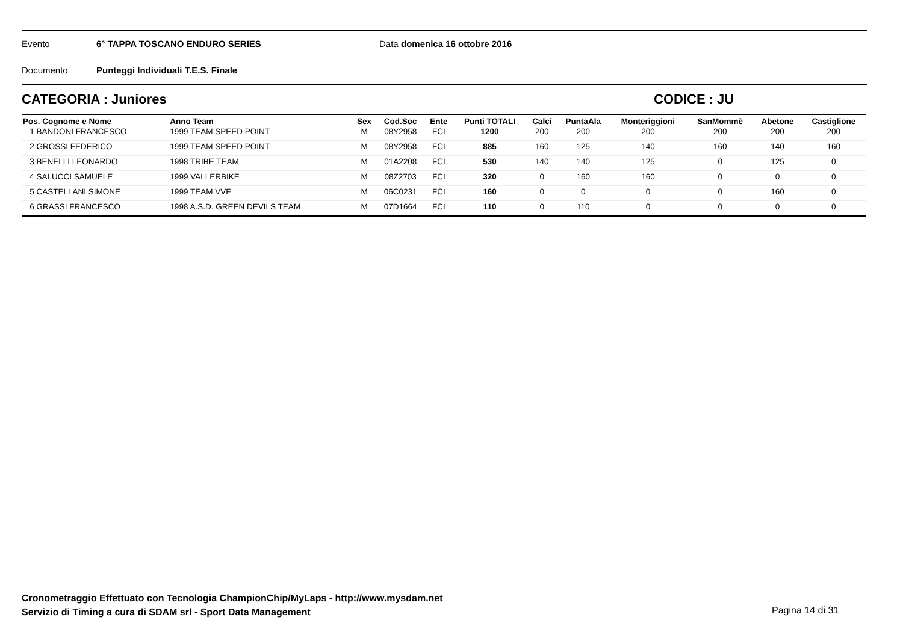Evento 6° TAPPA TOSCANO ENDURO SERIES Data domenica 16 ottobre 2016
Documento Punteggi Individuali T.E.S. Finale
CATEGORIA : Juniores CODICE : JU
| Pos. Cognome e Nome | Anno Team | Sex | Cod.Soc | Ente | Punti TOTALI | Calci | PuntaAla | Monteriggioni | SanMommè | Abetone | Castiglione |
| --- | --- | --- | --- | --- | --- | --- | --- | --- | --- | --- | --- |
| 1 BANDONI FRANCESCO | 1999 TEAM SPEED POINT | M | 08Y2958 | FCI | 1200 | 200 | 200 | 200 | 200 | 200 | 200 |
| 2 GROSSI FEDERICO | 1999 TEAM SPEED POINT | M | 08Y2958 | FCI | 885 | 160 | 125 | 140 | 160 | 140 | 160 |
| 3 BENELLI LEONARDO | 1998 TRIBE TEAM | M | 01A2208 | FCI | 530 | 140 | 140 | 125 | 0 | 125 | 0 |
| 4 SALUCCI SAMUELE | 1999 VALLERBIKE | M | 08Z2703 | FCI | 320 | 0 | 160 | 160 | 0 | 0 | 0 |
| 5 CASTELLANI SIMONE | 1999 TEAM VVF | M | 06C0231 | FCI | 160 | 0 | 0 | 0 | 0 | 160 | 0 |
| 6 GRASSI FRANCESCO | 1998 A.S.D. GREEN DEVILS TEAM | M | 07D1664 | FCI | 110 | 0 | 110 | 0 | 0 | 0 | 0 |
Cronometraggio Effettuato con Tecnologia ChampionChip/MyLaps - http://www.mysdam.net
Servizio di Timing a cura di SDAM srl - Sport Data Management
Pagina 14 di 31